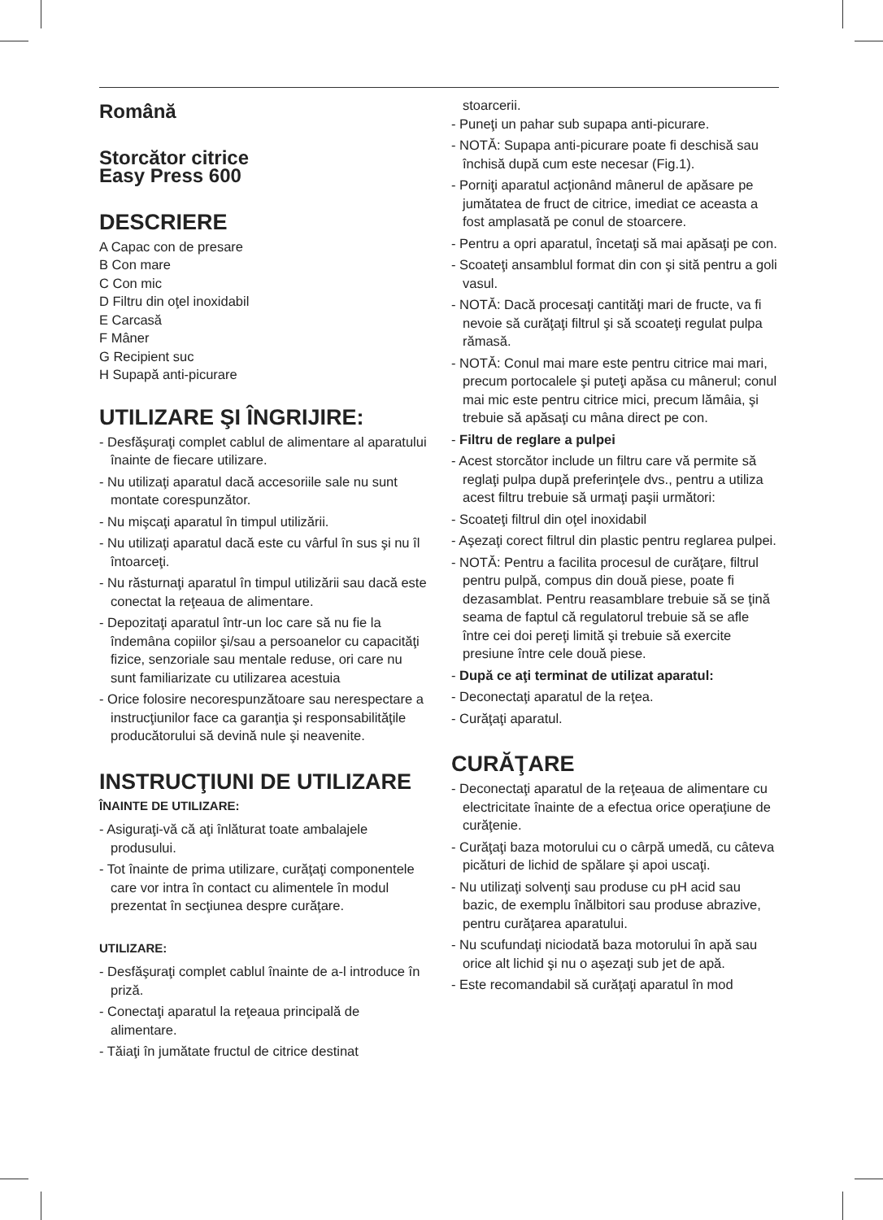Română
Storcător citrice
Easy Press 600
DESCRIERE
A Capac con de presare
B Con mare
C Con mic
D Filtru din oţel inoxidabil
E Carcasă
F Mâner
G Recipient suc
H Supapă anti-picurare
UTILIZARE ŞI ÎNGRIJIRE:
- Desfăşuraţi complet cablul de alimentare al aparatului înainte de fiecare utilizare.
- Nu utilizaţi aparatul dacă accesoriile sale nu sunt montate corespunzător.
- Nu mişcaţi aparatul în timpul utilizării.
- Nu utilizaţi aparatul dacă este cu vârful în sus şi nu îl întoarceţi.
- Nu răsturnaţi aparatul în timpul utilizării sau dacă este conectat la reţeaua de alimentare.
- Depozitaţi aparatul într-un loc care să nu fie la îndemâna copiilor şi/sau a persoanelor cu capacităţi fizice, senzoriale sau mentale reduse, ori care nu sunt familiarizate cu utilizarea acestuia
- Orice folosire necorespunzătoare sau nerespectare a instrucţiunilor face ca garanţia şi responsabilităţile producătorului să devină nule şi neavenite.
INSTRUCŢIUNI DE UTILIZARE
ÎNAINTE DE UTILIZARE:
- Asiguraţi-vă că aţi înlăturat toate ambalajele produsului.
- Tot înainte de prima utilizare, curăţaţi componentele care vor intra în contact cu alimentele în modul prezentat în secţiunea despre curăţare.
UTILIZARE:
- Desfăşuraţi complet cablul înainte de a-l introduce în priză.
- Conectaţi aparatul la reţeaua principală de alimentare.
- Tăiaţi în jumătate fructul de citrice destinat
stoarcerii.
- Puneţi un pahar sub supapa anti-picurare.
- NOTĂ: Supapa anti-picurare poate fi deschisă sau închisă după cum este necesar (Fig.1).
- Porniţi aparatul acţionând mânerul de apăsare pe jumătatea de fruct de citrice, imediat ce aceasta a fost amplasată pe conul de stoarcere.
- Pentru a opri aparatul, încetaţi să mai apăsaţi pe con.
- Scoateţi ansamblul format din con şi sită pentru a goli vasul.
- NOTĂ: Dacă procesaţi cantităţi mari de fructe, va fi nevoie să curăţaţi filtrul şi să scoateţi regulat pulpa rămasă.
- NOTĂ: Conul mai mare este pentru citrice mai mari, precum portocalele şi puteţi apăsa cu mânerul; conul mai mic este pentru citrice mici, precum lămâia, şi trebuie să apăsaţi cu mâna direct pe con.
- Filtru de reglare a pulpei
- Acest storcător include un filtru care vă permite să reglaţi pulpa după preferinţele dvs., pentru a utiliza acest filtru trebuie să urmaţi paşii următori:
- Scoateţi filtrul din oţel inoxidabil
- Aşezaţi corect filtrul din plastic pentru reglarea pulpei.
- NOTĂ: Pentru a facilita procesul de curăţare, filtrul pentru pulpă, compus din două piese, poate fi dezasamblat. Pentru reasamblare trebuie să se ţină seama de faptul că regulatorul trebuie să se afle între cei doi pereţi limită şi trebuie să exercite presiune între cele două piese.
- După ce aţi terminat de utilizat aparatul:
- Deconectaţi aparatul de la reţea.
- Curăţaţi aparatul.
CURĂŢARE
- Deconectaţi aparatul de la reţeaua de alimentare cu electricitate înainte de a efectua orice operaţiune de curăţenie.
- Curăţaţi baza motorului cu o cârpă umedă, cu câteva picături de lichid de spălare şi apoi uscaţi.
- Nu utilizaţi solvenţi sau produse cu pH acid sau bazic, de exemplu înălbitori sau produse abrazive, pentru curăţarea aparatului.
- Nu scufundaţi niciodată baza motorului în apă sau orice alt lichid şi nu o aşezaţi sub jet de apă.
- Este recomandabil să curăţaţi aparatul în mod